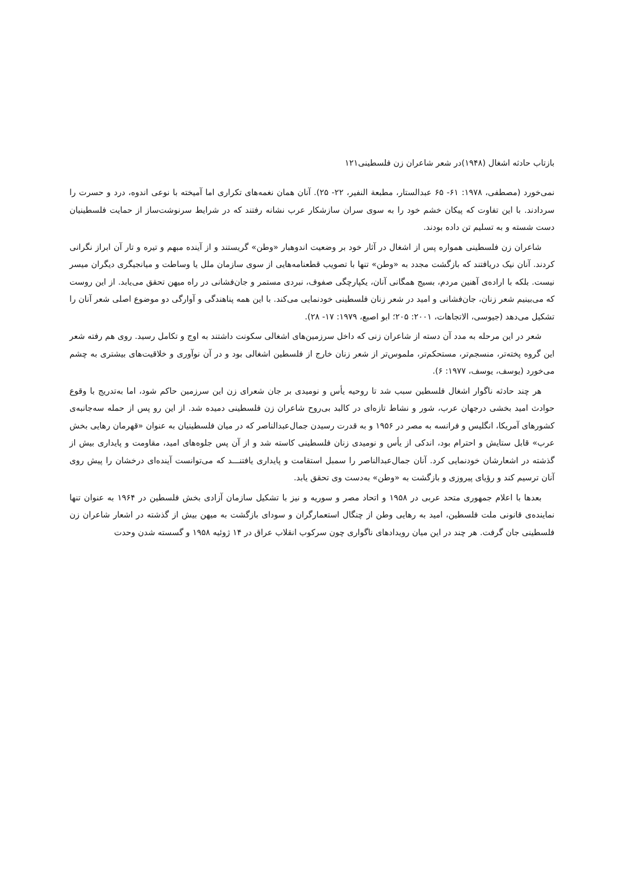بازتاب حادثه اشغال (۱۹۴۸)در شعر شاعران زن فلسطینی۱۲۱
نمی‌خورد (مصطفی، ۱۹۷۸: ۶۱- ۶۵ عبدالستار، مطبعة النفیر، ۲۲- ۲۵). آنان همان نغمه‌های تکراری اما آمیخته با نوعی اندوه، درد و حسرت را سردادند. با این تفاوت که پیکان خشم خود را به سوی سران سازشکار عرب نشانه رفتند که در شرایط سرنوشت‌ساز از حمایت فلسطینیان دست شسته و به تسلیم تن داده بودند.
شاعران زن فلسطینی همواره پس از اشغال در آثار خود بر وضعیت اندوهبار «وطن» گریستند و از آینده مبهم و تیره و تار آن ابراز نگرانی کردند. آنان نیک دریافتند که بازگشت مجدد به «وطن» تنها با تصویب قطعنامه‌هایی از سوی سازمان ملل یا وساطت و میانجیگری دیگران میسر نیست. بلکه با اراده‌ی آهنین مردم، بسیج همگانی آنان، یکپارچگی صفوف، نبردی مستمر و جان‌فشانی در راه میهن تحقق می‌یابد. از این روست که می‌بینیم شعر زنان، جان‌فشانی و امید در شعر زنان فلسطینی خودنمایی می‌کند. با این همه پناهندگی و آوارگی دو موضوع اصلی شعر آنان را تشکیل می‌دهد (جیوسی، الاتجاهات، ۲۰۰۱: ۲۰۵؛ ابو اصبع، ۱۹۷۹: ۱۷- ۲۸).
شعر در این مرحله به مدد آن دسته از شاعران زنی که داخل سرزمین‌های اشغالی سکونت داشتند به اوج و تکامل رسید. روی هم رفته شعر این گروه پخته‌تر، منسجم‌تر، مستحکم‌تر، ملموس‌تر از شعر زنان خارج از فلسطین اشغالی بود و در آن نوآوری و خلاقیت‌های بیشتری به چشم می‌خورد (یوسف، یوسف، ۱۹۷۷: ۶).
هر چند حادثه ناگوار اشغال فلسطین سبب شد تا روحیه یأس و نومیدی بر جان شعرای زن این سرزمین حاکم شود، اما به‌تدریج با وقوع حوادث امید بخشی درجهان عرب، شور و نشاط تازه‌ای در کالبد بی‌روح شاعران زن فلسطینی دمیده شد. از این رو پس از حمله سه‌جانبه‌ی کشورهای آمریکا، انگلیس و فرانسه به مصر در ۱۹۵۶ و به قدرت رسیدن جمال‌عبدالناصر که در میان فلسطینیان به عنوان «قهرمان رهایی بخش عرب» قابل ستایش و احترام بود، اندکی از یأس و نومیدی زنان فلسطینی کاسته شد و از آن پس جلوه‌های امید، مقاومت و پایداری بیش از گذشته در اشعارشان خودنمایی کرد. آنان جمال‌عبدالناصر را سمبل استقامت و پایداری یافتنـــد که می‌توانست آینده‌ای درخشان را پیش روی آنان ترسیم کند و رؤیای پیروزی و بازگشت به «وطن» به‌دست وی تحقق یابد.
بعدها با اعلام جمهوری متحد عربی در ۱۹۵۸ و اتحاد مصر و سوریه و نیز با تشکیل سازمان آزادی بخش فلسطین در ۱۹۶۴ به عنوان تنها نماینده‌ی قانونی ملت فلسطین، امید به رهایی وطن از چنگال استعمارگران و سودای بازگشت به میهن بیش از گذشته در اشعار شاعران زن فلسطینی جان گرفت. هر چند در این میان رویدادهای ناگواری چون سرکوب انقلاب عراق در ۱۴ ژوئیه ۱۹۵۸ و گسسته شدن وحدت